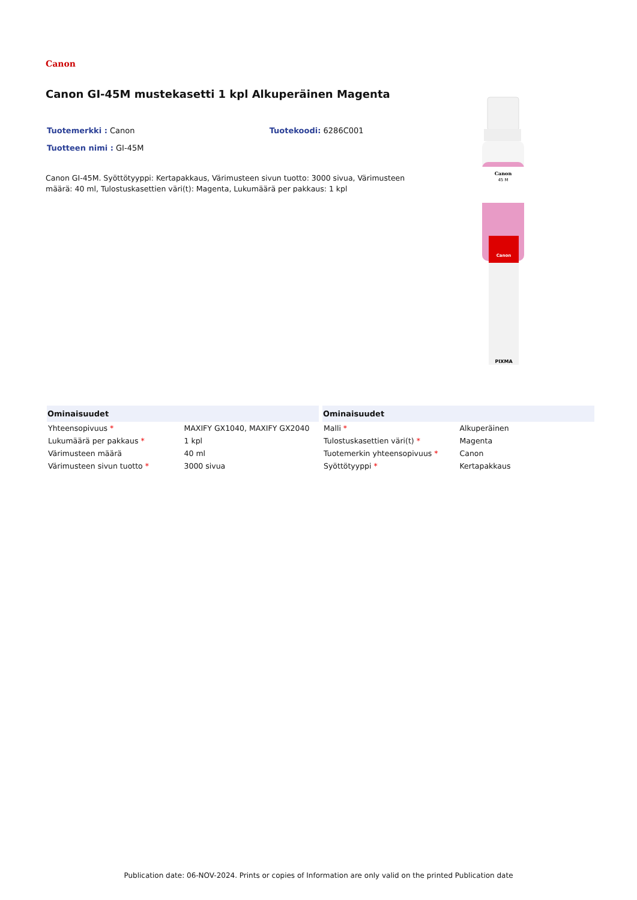Canon
Canon GI-45M mustekasetti 1 kpl Alkuperäinen Magenta
Tuotemerkki : Canon Tuotekoodi: 6286C001
Tuotteen nimi : GI-45M
Canon GI-45M. Syöttötyyppi: Kertapakkaus, Värimusteen sivun tuotto: 3000 sivua, Värimusteen määrä: 40 ml, Tulostuskasettien väri(t): Magenta, Lukumäärä per pakkaus: 1 kpl
Canon
45 M
Canon
PIXMA
| Ominaisuudet | |
| --- | --- |
| Yhteensopivuus * | MAXIFY GX1040, MAXIFY GX2040 |
| Lukumäärä per pakkaus * | 1 kpl |
| Värimusteen määrä | 40 ml |
| Värimusteen sivun tuotto * | 3000 sivua |
| Ominaisuudet | |
| --- | --- |
| Malli * | Alkuperäinen |
| Tulostuskasettien väri(t) * | Magenta |
| Tuotemerkin yhteensopivuus * | Canon |
| Syöttötyyppi * | Kertapakkaus |
Publication date: 06-NOV-2024. Prints or copies of Information are only valid on the printed Publication date